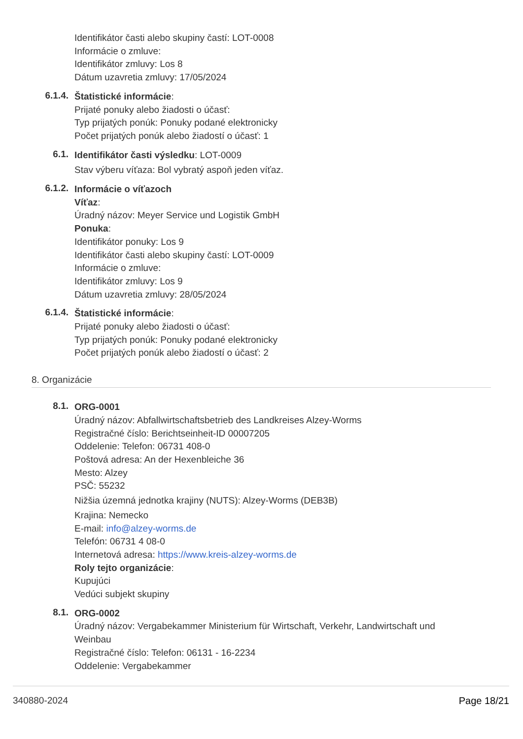Identifikátor časti alebo skupiny častí: LOT-0008
Informácie o zmluve:
Identifikátor zmluvy: Los 8
Dátum uzavretia zmluvy: 17/05/2024
6.1.4.
Štatistické informácie:
Prijaté ponuky alebo žiadosti o účasť:
Typ prijatých ponúk: Ponuky podané elektronicky
Počet prijatých ponúk alebo žiadostí o účasť: 1
6.1.
Identifikátor časti výsledku: LOT-0009
Stav výberu víťaza: Bol vybratý aspoň jeden víťaz.
6.1.2.
Informácie o víťazoch
Víťaz:
Úradný názov: Meyer Service und Logistik GmbH
Ponuka:
Identifikátor ponuky: Los 9
Identifikátor časti alebo skupiny častí: LOT-0009
Informácie o zmluve:
Identifikátor zmluvy: Los 9
Dátum uzavretia zmluvy: 28/05/2024
6.1.4.
Štatistické informácie:
Prijaté ponuky alebo žiadosti o účasť:
Typ prijatých ponúk: Ponuky podané elektronicky
Počet prijatých ponúk alebo žiadostí o účasť: 2
8. Organizácie
8.1.
ORG-0001
Úradný názov: Abfallwirtschaftsbetrieb des Landkreises Alzey-Worms
Registračné číslo: Berichtseinheit-ID 00007205
Oddelenie: Telefon: 06731 408-0
Poštová adresa: An der Hexenbleiche 36
Mesto: Alzey
PSČ: 55232
Nižšia územná jednotka krajiny (NUTS): Alzey-Worms (DEB3B)
Krajina: Nemecko
E-mail: info@alzey-worms.de
Telefón: 06731 4 08-0
Internetová adresa: https://www.kreis-alzey-worms.de
Roly tejto organizácie:
Kupujúci
Vedúci subjekt skupiny
8.1.
ORG-0002
Úradný názov: Vergabekammer Ministerium für Wirtschaft, Verkehr, Landwirtschaft und
Weinbau
Registračné číslo: Telefon: 06131 - 16-2234
Oddelenie: Vergabekammer
340880-2024 Page 18/21